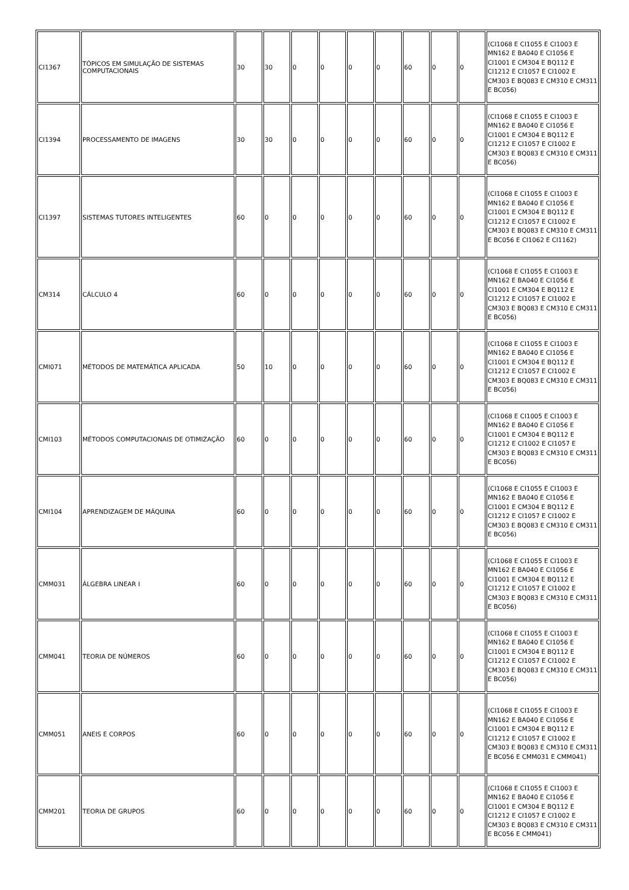| CI1367 | TÓPICOS EM SIMULAÇÃO DE SISTEMAS COMPUTACIONAIS | 30 | 30 | 0 | 0 | 0 | 0 | 60 | 0 | 0 | (CI1068 E CI1055 E CI1003 E MN162 E BA040 E CI1056 E CI1001 E CM304 E BQ112 E CI1212 E CI1057 E CI1002 E CM303 E BQ083 E CM310 E CM311 E BC056) |
| CI1394 | PROCESSAMENTO DE IMAGENS | 30 | 30 | 0 | 0 | 0 | 0 | 60 | 0 | 0 | (CI1068 E CI1055 E CI1003 E MN162 E BA040 E CI1056 E CI1001 E CM304 E BQ112 E CI1212 E CI1057 E CI1002 E CM303 E BQ083 E CM310 E CM311 E BC056) |
| CI1397 | SISTEMAS TUTORES INTELIGENTES | 60 | 0 | 0 | 0 | 0 | 0 | 60 | 0 | 0 | (CI1068 E CI1055 E CI1003 E MN162 E BA040 E CI1056 E CI1001 E CM304 E BQ112 E CI1212 E CI1057 E CI1002 E CM303 E BQ083 E CM310 E CM311 E BC056 E CI1062 E CI1162) |
| CM314 | CÁLCULO 4 | 60 | 0 | 0 | 0 | 0 | 0 | 60 | 0 | 0 | (CI1068 E CI1055 E CI1003 E MN162 E BA040 E CI1056 E CI1001 E CM304 E BQ112 E CI1212 E CI1057 E CI1002 E CM303 E BQ083 E CM310 E CM311 E BC056) |
| CMI071 | MÉTODOS DE MATEMÁTICA APLICADA | 50 | 10 | 0 | 0 | 0 | 0 | 60 | 0 | 0 | (CI1068 E CI1055 E CI1003 E MN162 E BA040 E CI1056 E CI1001 E CM304 E BQ112 E CI1212 E CI1057 E CI1002 E CM303 E BQ083 E CM310 E CM311 E BC056) |
| CMI103 | MÉTODOS COMPUTACIONAIS DE OTIMIZAÇÃO | 60 | 0 | 0 | 0 | 0 | 0 | 60 | 0 | 0 | (CI1068 E CI1005 E CI1003 E MN162 E BA040 E CI1056 E CI1001 E CM304 E BQ112 E CI1212 E CI1002 E CI1057 E CM303 E BQ083 E CM310 E CM311 E BC056) |
| CMI104 | APRENDIZAGEM DE MÁQUINA | 60 | 0 | 0 | 0 | 0 | 0 | 60 | 0 | 0 | (CI1068 E CI1055 E CI1003 E MN162 E BA040 E CI1056 E CI1001 E CM304 E BQ112 E CI1212 E CI1057 E CI1002 E CM303 E BQ083 E CM310 E CM311 E BC056) |
| CMM031 | ÁLGEBRA LINEAR I | 60 | 0 | 0 | 0 | 0 | 0 | 60 | 0 | 0 | (CI1068 E CI1055 E CI1003 E MN162 E BA040 E CI1056 E CI1001 E CM304 E BQ112 E CI1212 E CI1057 E CI1002 E CM303 E BQ083 E CM310 E CM311 E BC056) |
| CMM041 | TEORIA DE NÚMEROS | 60 | 0 | 0 | 0 | 0 | 0 | 60 | 0 | 0 | (CI1068 E CI1055 E CI1003 E MN162 E BA040 E CI1056 E CI1001 E CM304 E BQ112 E CI1212 E CI1057 E CI1002 E CM303 E BQ083 E CM310 E CM311 E BC056) |
| CMM051 | ANEIS E CORPOS | 60 | 0 | 0 | 0 | 0 | 0 | 60 | 0 | 0 | (CI1068 E CI1055 E CI1003 E MN162 E BA040 E CI1056 E CI1001 E CM304 E BQ112 E CI1212 E CI1057 E CI1002 E CM303 E BQ083 E CM310 E CM311 E BC056 E CMM031 E CMM041) |
| CMM201 | TEORIA DE GRUPOS | 60 | 0 | 0 | 0 | 0 | 0 | 60 | 0 | 0 | (CI1068 E CI1055 E CI1003 E MN162 E BA040 E CI1056 E CI1001 E CM304 E BQ112 E CI1212 E CI1057 E CI1002 E CM303 E BQ083 E CM310 E CM311 E BC056 E CMM041) |